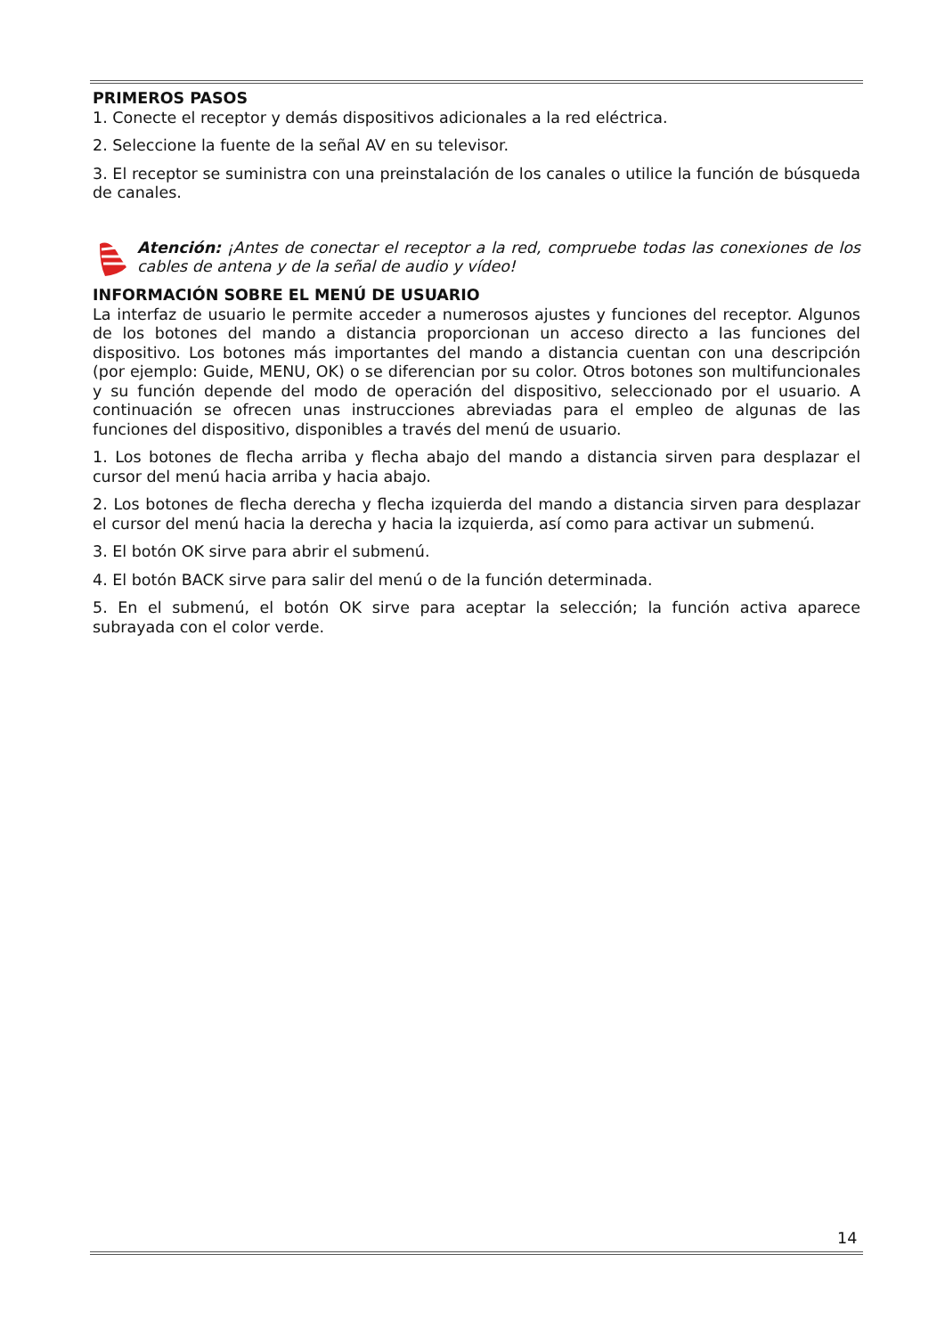PRIMEROS PASOS
1. Conecte el receptor y demás dispositivos adicionales a la red eléctrica.
2. Seleccione la fuente de la señal AV en su televisor.
3. El receptor se suministra con una preinstalación de los canales o utilice la función de búsqueda de canales.
Atención: ¡Antes de conectar el receptor a la red, compruebe todas las conexiones de los cables de antena y de la señal de audio y vídeo!
INFORMACIÓN SOBRE EL MENÚ DE USUARIO
La interfaz de usuario le permite acceder a numerosos ajustes y funciones del receptor. Algunos de los botones del mando a distancia proporcionan un acceso directo a las funciones del dispositivo. Los botones más importantes del mando a distancia cuentan con una descripción (por ejemplo: Guide, MENU, OK) o se diferencian por su color. Otros botones son multifuncionales y su función depende del modo de operación del dispositivo, seleccionado por el usuario. A continuación se ofrecen unas instrucciones abreviadas para el empleo de algunas de las funciones del dispositivo, disponibles a través del menú de usuario.
1. Los botones de flecha arriba y flecha abajo del mando a distancia sirven para desplazar el cursor del menú hacia arriba y hacia abajo.
2. Los botones de flecha derecha y flecha izquierda del mando a distancia sirven para desplazar el cursor del menú hacia la derecha y hacia la izquierda, así como para activar un submenú.
3. El botón OK sirve para abrir el submenú.
4. El botón BACK sirve para salir del menú o de la función determinada.
5. En el submenú, el botón OK sirve para aceptar la selección; la función activa aparece subrayada con el color verde.
14